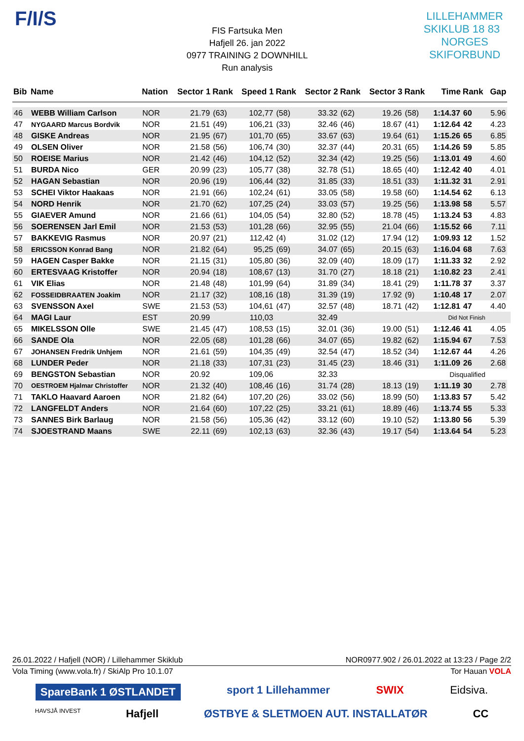F/I/S
FIS Fartsuka Men
Hafjell 26. jan 2022
0977 TRAINING 2 DOWNHILL
Run analysis
LILLEHAMMER SKIKLUB 18 83 NORGES SKIFORBUND
| Bib | Name | Nation | Sector 1 | Rank | Speed 1 | Rank | Sector 2 | Rank | Sector 3 | Rank | Time | Rank | Gap | |
| --- | --- | --- | --- | --- | --- | --- | --- | --- | --- | --- | --- | --- | --- | --- |
| 46 | WEBB William Carlson | NOR | 21.79 | (63) | 102,77 | (58) | 33.32 | (62) | 19.26 | (58) | 1:14.37 | 60 | 5.96 | |
| 47 | NYGAARD Marcus Bordvik | NOR | 21.51 | (49) | 106,21 | (33) | 32.46 | (46) | 18.67 | (41) | 1:12.64 | 42 | 4.23 | |
| 48 | GISKE Andreas | NOR | 21.95 | (67) | 101,70 | (65) | 33.67 | (63) | 19.64 | (61) | 1:15.26 | 65 | 6.85 | |
| 49 | OLSEN Oliver | NOR | 21.58 | (56) | 106,74 | (30) | 32.37 | (44) | 20.31 | (65) | 1:14.26 | 59 | 5.85 | |
| 50 | ROEISE Marius | NOR | 21.42 | (46) | 104,12 | (52) | 32.34 | (42) | 19.25 | (56) | 1:13.01 | 49 | 4.60 | |
| 51 | BURDA Nico | GER | 20.99 | (23) | 105,77 | (38) | 32.78 | (51) | 18.65 | (40) | 1:12.42 | 40 | 4.01 | |
| 52 | HAGAN Sebastian | NOR | 20.96 | (19) | 106,44 | (32) | 31.85 | (33) | 18.51 | (33) | 1:11.32 | 31 | 2.91 | |
| 53 | SCHEI Viktor Haakaas | NOR | 21.91 | (66) | 102,24 | (61) | 33.05 | (58) | 19.58 | (60) | 1:14.54 | 62 | 6.13 | |
| 54 | NORD Henrik | NOR | 21.70 | (62) | 107,25 | (24) | 33.03 | (57) | 19.25 | (56) | 1:13.98 | 58 | 5.57 | |
| 55 | GIAEVER Amund | NOR | 21.66 | (61) | 104,05 | (54) | 32.80 | (52) | 18.78 | (45) | 1:13.24 | 53 | 4.83 | |
| 56 | SOERENSEN Jarl Emil | NOR | 21.53 | (53) | 101,28 | (66) | 32.95 | (55) | 21.04 | (66) | 1:15.52 | 66 | 7.11 | |
| 57 | BAKKEVIG Rasmus | NOR | 20.97 | (21) | 112,42 | (4) | 31.02 | (12) | 17.94 | (12) | 1:09.93 | 12 | 1.52 | |
| 58 | ERICSSON Konrad Bang | NOR | 21.82 | (64) | 95,25 | (69) | 34.07 | (65) | 20.15 | (63) | 1:16.04 | 68 | 7.63 | |
| 59 | HAGEN Casper Bakke | NOR | 21.15 | (31) | 105,80 | (36) | 32.09 | (40) | 18.09 | (17) | 1:11.33 | 32 | 2.92 | |
| 60 | ERTESVAAG Kristoffer | NOR | 20.94 | (18) | 108,67 | (13) | 31.70 | (27) | 18.18 | (21) | 1:10.82 | 23 | 2.41 | |
| 61 | VIK Elias | NOR | 21.48 | (48) | 101,99 | (64) | 31.89 | (34) | 18.41 | (29) | 1:11.78 | 37 | 3.37 | |
| 62 | FOSSEIDBRAATEN Joakim | NOR | 21.17 | (32) | 108,16 | (18) | 31.39 | (19) | 17.92 | (9) | 1:10.48 | 17 | 2.07 | |
| 63 | SVENSSON Axel | SWE | 21.53 | (53) | 104,61 | (47) | 32.57 | (48) | 18.71 | (42) | 1:12.81 | 47 | 4.40 | |
| 64 | MAGI Laur | EST | 20.99 | | 110,03 | | 32.49 | | | | Did Not Finish | | | |
| 65 | MIKELSSON Olle | SWE | 21.45 | (47) | 108,53 | (15) | 32.01 | (36) | 19.00 | (51) | 1:12.46 | 41 | 4.05 | |
| 66 | SANDE Ola | NOR | 22.05 | (68) | 101,28 | (66) | 34.07 | (65) | 19.82 | (62) | 1:15.94 | 67 | 7.53 | |
| 67 | JOHANSEN Fredrik Unhjem | NOR | 21.61 | (59) | 104,35 | (49) | 32.54 | (47) | 18.52 | (34) | 1:12.67 | 44 | 4.26 | |
| 68 | LUNDER Peder | NOR | 21.18 | (33) | 107,31 | (23) | 31.45 | (23) | 18.46 | (31) | 1:11.09 | 26 | 2.68 | |
| 69 | BENGSTON Sebastian | NOR | 20.92 | | 109,06 | | 32.33 | | | | Disqualified | | | |
| 70 | OESTROEM Hjalmar Christoffer | NOR | 21.32 | (40) | 108,46 | (16) | 31.74 | (28) | 18.13 | (19) | 1:11.19 | 30 | 2.78 | |
| 71 | TAKLO Haavard Aaroen | NOR | 21.82 | (64) | 107,20 | (26) | 33.02 | (56) | 18.99 | (50) | 1:13.83 | 57 | 5.42 | |
| 72 | LANGFELDT Anders | NOR | 21.64 | (60) | 107,22 | (25) | 33.21 | (61) | 18.89 | (46) | 1:13.74 | 55 | 5.33 | |
| 73 | SANNES Birk Barlaug | NOR | 21.58 | (56) | 105,36 | (42) | 33.12 | (60) | 19.10 | (52) | 1:13.80 | 56 | 5.39 | |
| 74 | SJOESTRAND Maans | SWE | 22.11 | (69) | 102,13 | (63) | 32.36 | (43) | 19.17 | (54) | 1:13.64 | 54 | 5.23 | |
26.01.2022 / Hafjell (NOR) / Lillehammer Skiklub NOR0977.902 / 26.01.2022 at 13:23 / Page 2/2
Vola Timing (www.vola.fr) / SkiAlp Pro 10.1.07 Tor Hauan VOLA
SpareBank 1 ØSTLANDET sport 1 Lillehammer SWIX Eidsiva.
HAVSJÅ INVEST Hafjell ØSTBYE & SLETMOEN AUT. INSTALLATØR CC